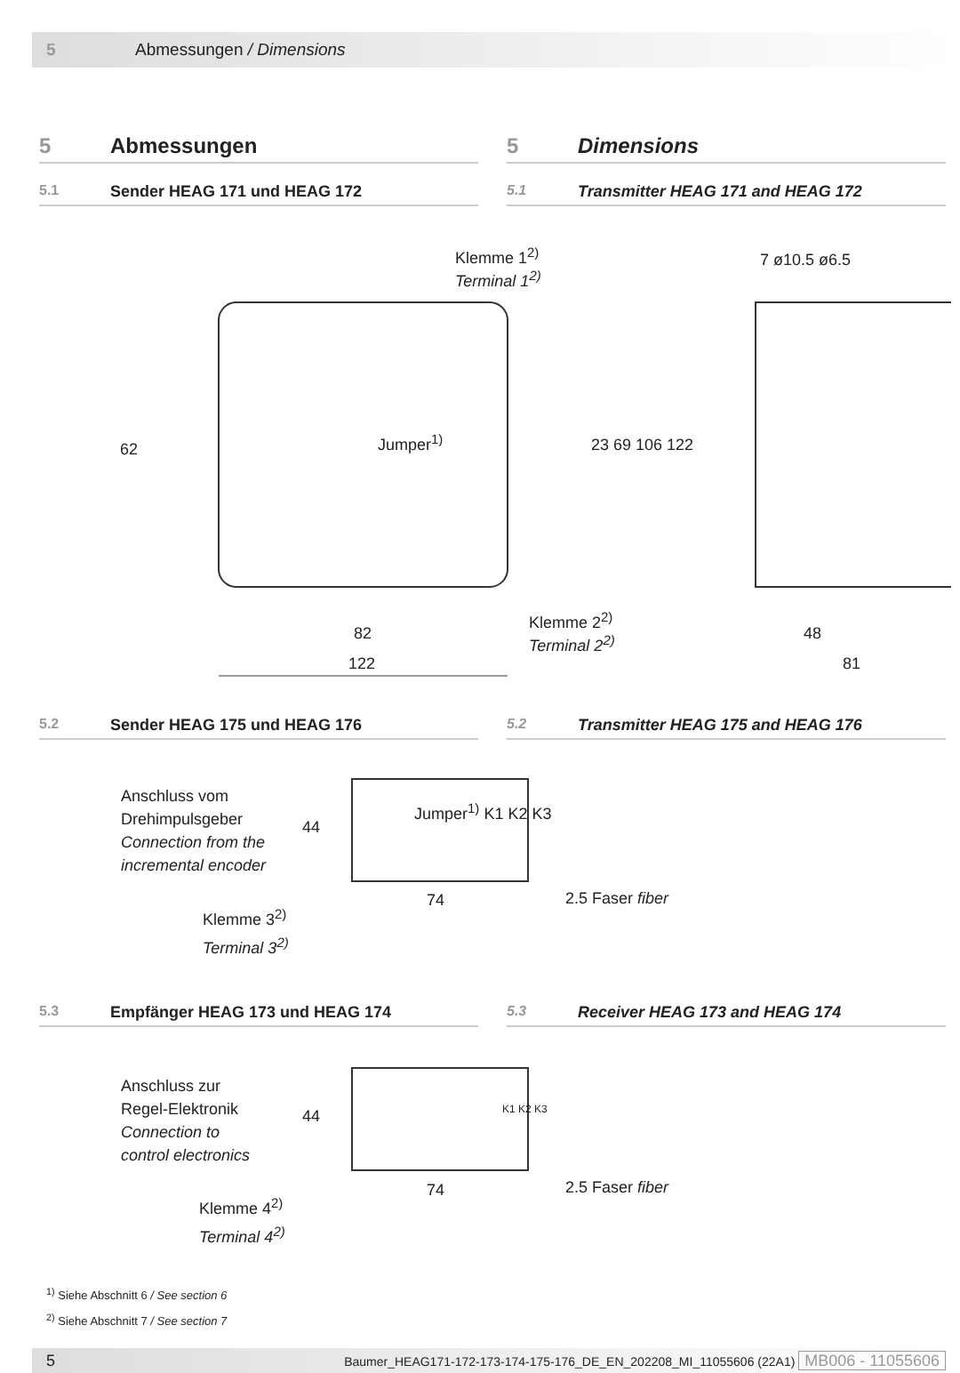5 Abmessungen / Dimensions
5 Abmessungen 5 Dimensions
5.1 Sender HEAG 171 und HEAG 172
5.1 Transmitter HEAG 171 and HEAG 172
Klemme 1<sup>2)</sup>
Terminal 1<sup>2)</sup>
Jumper<sup>1)</sup>
62 23 69 106 122
Klemme 2<sup>2)</sup>
Terminal 2<sup>2)</sup>
82
122
7 ø10.5 ø6.5
48
81
5.2 Sender HEAG 175 und HEAG 176
5.2 Transmitter HEAG 175 and HEAG 176
Anschluss vom
Drehimpulsgeber
Connection from the
incremental encoder
44
Jumper<sup>1)</sup> K1 K2 K3
74 2.5 Faser fiber
Klemme 3<sup>2)</sup>
Terminal 3<sup>2)</sup>
5.3 Empfänger HEAG 173 und HEAG 174
5.3 Receiver HEAG 173 and HEAG 174
Anschluss zur
Regel-Elektronik
Connection to
control electronics
44 K1 K2 K3
74 2.5 Faser fiber
Klemme 4<sup>2)</sup>
Terminal 4<sup>2)</sup>
<sup>1)</sup> Siehe Abschnitt 6 / See section 6
<sup>2)</sup> Siehe Abschnitt 7 / See section 7
5 Baumer_HEAG171-172-173-174-175-176_DE_EN_202208_MI_11055606 (22A1) MB006 - 11055606